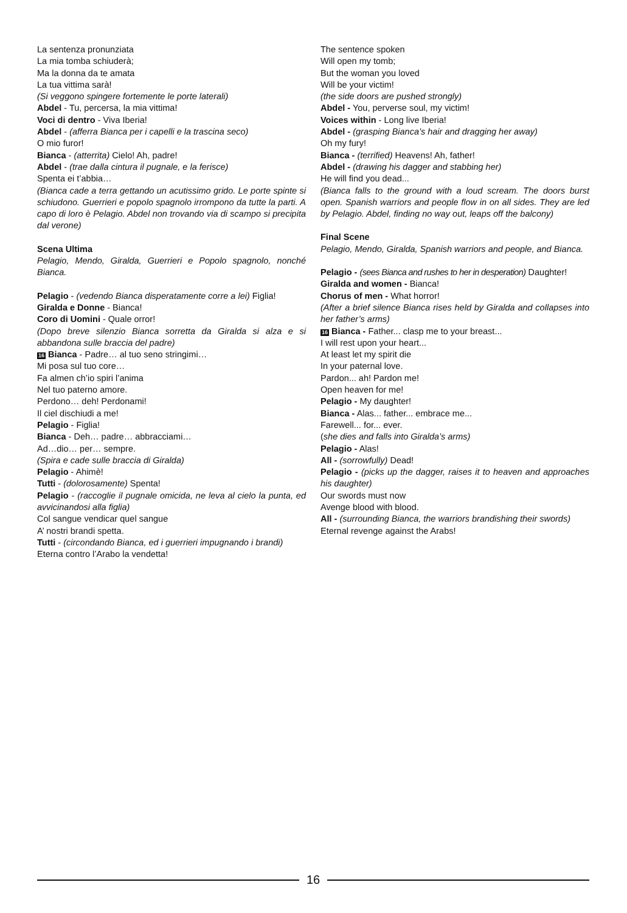La sentenza pronunziata
La mia tomba schiuderà;
Ma la donna da te amata
La tua vittima sarà!
(Si veggono spingere fortemente le porte laterali)
Abdel - Tu, percersa, la mia vittima!
Voci di dentro - Viva Iberia!
Abdel - (afferra Bianca per i capelli e la trascina seco)
O mio furor!
Bianca - (atterrita) Cielo! Ah, padre!
Abdel - (trae dalla cintura il pugnale, e la ferisce)
Spenta ei t’abbia…
(Bianca cade a terra gettando un acutissimo grido. Le porte spinte si schiudono. Guerrieri e popolo spagnolo irrompono da tutte la parti. A capo di loro è Pelagio. Abdel non trovando via di scampo si precipita dal verone)
Scena Ultima
Pelagio, Mendo, Giralda, Guerrieri e Popolo spagnolo, nonché Bianca.
Pelagio - (vedendo Bianca disperatamente corre a lei) Figlia!
Giralda e Donne - Bianca!
Coro di Uomini - Quale orror!
(Dopo breve silenzio Bianca sorretta da Giralda si alza e si abbandona sulle braccia del padre)
16 Bianca - Padre… al tuo seno stringimi…
Mi posa sul tuo core…
Fa almen ch’io spiri l’anima
Nel tuo paterno amore.
Perdono… deh! Perdonami!
Il ciel dischiudi a me!
Pelagio - Figlia!
Bianca - Deh… padre… abbracciami…
Ad…dio… per… sempre.
(Spira e cade sulle braccia di Giralda)
Pelagio - Ahimè!
Tutti - (dolorosamente) Spenta!
Pelagio - (raccoglie il pugnale omicida, ne leva al cielo la punta, ed avvicinandosi alla figlia)
Col sangue vendicar quel sangue
A’ nostri brandi spetta.
Tutti - (circondando Bianca, ed i guerrieri impugnando i brandi)
Eterna contro l’Arabo la vendetta!
The sentence spoken
Will open my tomb;
But the woman you loved
Will be your victim!
(the side doors are pushed strongly)
Abdel - You, perverse soul, my victim!
Voices within - Long live Iberia!
Abdel - (grasping Bianca’s hair and dragging her away)
Oh my fury!
Bianca - (terrified) Heavens! Ah, father!
Abdel - (drawing his dagger and stabbing her)
He will find you dead...
(Bianca falls to the ground with a loud scream. The doors burst open. Spanish warriors and people flow in on all sides. They are led by Pelagio. Abdel, finding no way out, leaps off the balcony)
Final Scene
Pelagio, Mendo, Giralda, Spanish warriors and people, and Bianca.
Pelagio - (sees Bianca and rushes to her in desperation) Daughter!
Giralda and women - Bianca!
Chorus of men - What horror!
(After a brief silence Bianca rises held by Giralda and collapses into her father’s arms)
16 Bianca - Father... clasp me to your breast...
I will rest upon your heart...
At least let my spirit die
In your paternal love.
Pardon... ah! Pardon me!
Open heaven for me!
Pelagio - My daughter!
Bianca - Alas... father... embrace me...
Farewell... for... ever.
(she dies and falls into Giralda’s arms)
Pelagio - Alas!
All - (sorrowfully) Dead!
Pelagio - (picks up the dagger, raises it to heaven and approaches his daughter)
Our swords must now
Avenge blood with blood.
All - (surrounding Bianca, the warriors brandishing their swords)
Eternal revenge against the Arabs!
16